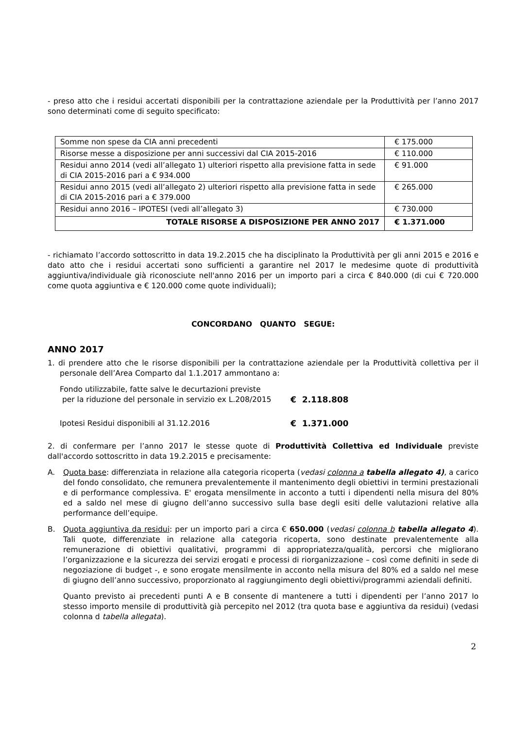- preso atto che i residui accertati disponibili per la contrattazione aziendale per la Produttività per l’anno 2017 sono determinati come di seguito specificato:
| Somme non spese da CIA anni precedenti | € 175.000 |
| Risorse messe a disposizione per anni successivi dal CIA 2015-2016 | € 110.000 |
| Residui anno 2014 (vedi all’allegato 1) ulteriori rispetto alla previsione fatta in sede di CIA 2015-2016 pari a € 934.000 | € 91.000 |
| Residui anno 2015 (vedi all’allegato 2) ulteriori rispetto alla previsione fatta in sede di CIA 2015-2016 pari a € 379.000 | € 265.000 |
| Residui anno 2016 – IPOTESI (vedi all’allegato 3) | € 730.000 |
| TOTALE RISORSE A DISPOSIZIONE PER ANNO 2017 | € 1.371.000 |
- richiamato l’accordo sottoscritto in data 19.2.2015 che ha disciplinato la Produttività per gli anni 2015 e 2016 e dato atto che i residui accertati sono sufficienti a garantire nel 2017 le medesime quote di produttività aggiuntiva/individuale già riconosciute nell'anno 2016 per un importo pari a circa € 840.000 (di cui € 720.000 come quota aggiuntiva e € 120.000 come quote individuali);
CONCORDANO QUANTO SEGUE:
ANNO 2017
1. di prendere atto che le risorse disponibili per la contrattazione aziendale per la Produttività collettiva per il personale dell’Area Comparto dal 1.1.2017 ammontano a:
Fondo utilizzabile, fatte salve le decurtazioni previste
per la riduzione del personale in servizio ex L.208/2015
€ 2.118.808
Ipotesi Residui disponibili al 31.12.2016 € 1.371.000
2. di confermare per l’anno 2017 le stesse quote di Produttività Collettiva ed Individuale previste dall'accordo sottoscritto in data 19.2.2015 e precisamente:
A. Quota base: differenziata in relazione alla categoria ricoperta (vedasi colonna a tabella allegato 4), a carico del fondo consolidato, che remunera prevalentemente il mantenimento degli obiettivi in termini prestazionali e di performance complessiva. E' erogata mensilmente in acconto a tutti i dipendenti nella misura del 80% ed a saldo nel mese di giugno dell’anno successivo sulla base degli esiti delle valutazioni relative alla performance dell’equipe.
B. Quota aggiuntiva da residui: per un importo pari a circa € 650.000 (vedasi colonna b tabella allegato 4). Tali quote, differenziate in relazione alla categoria ricoperta, sono destinate prevalentemente alla remunerazione di obiettivi qualitativi, programmi di appropriatezza/qualità, percorsi che migliorano l’organizzazione e la sicurezza dei servizi erogati e processi di riorganizzazione – così come definiti in sede di negoziazione di budget -, e sono erogate mensilmente in acconto nella misura del 80% ed a saldo nel mese di giugno dell’anno successivo, proporzionato al raggiungimento degli obiettivi/programmi aziendali definiti.
Quanto previsto ai precedenti punti A e B consente di mantenere a tutti i dipendenti per l’anno 2017 lo stesso importo mensile di produttività già percepito nel 2012 (tra quota base e aggiuntiva da residui) (vedasi colonna d tabella allegata).
2